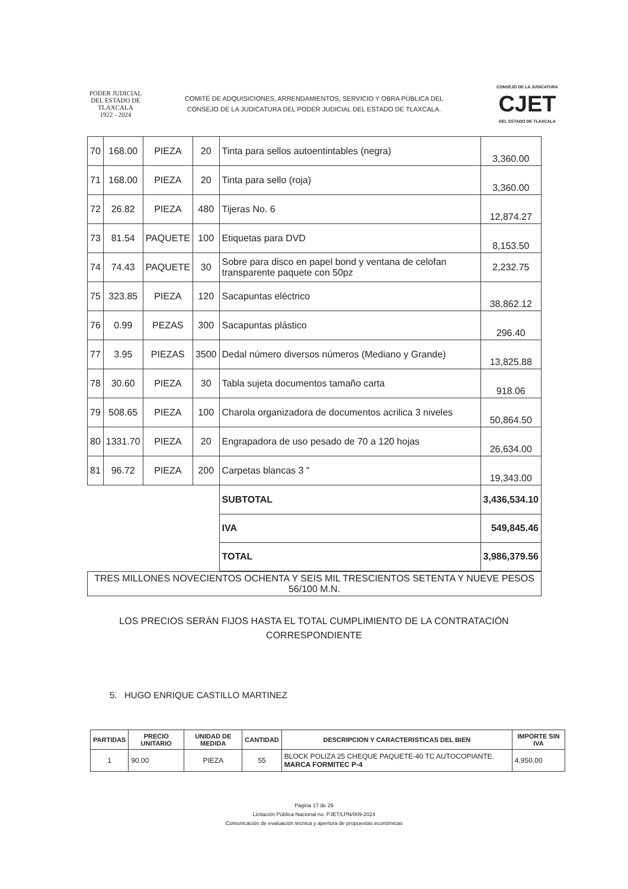PODER JUDICIAL
DEL ESTADO DE TLAXCALA
1922 - 2024
COMITÉ DE ADQUISICIONES, ARRENDAMIENTOS, SERVICIO Y OBRA PÚBLICA DEL
CONSEJO DE LA JUDICATURA DEL PODER JUDICIAL DEL ESTADO DE TLAXCALA.
CONSEJO DE LA JUDICATURA
CJET
DEL ESTADO DE TLAXCALA
| 70 | 168.00 | PIEZA | 20 | Tinta para sellos autoentintables (negra) | 3,360.00 |
| 71 | 168.00 | PIEZA | 20 | Tinta para sello (roja) | 3,360.00 |
| 72 | 26.82 | PIEZA | 480 | Tijeras No. 6 | 12,874.27 |
| 73 | 81.54 | PAQUETE | 100 | Etiquetas para DVD | 8,153.50 |
| 74 | 74.43 | PAQUETE | 30 | Sobre para disco en papel bond y ventana de celofan transparente paquete con 50pz | 2,232.75 |
| 75 | 323.85 | PIEZA | 120 | Sacapuntas eléctrico | 38,862.12 |
| 76 | 0.99 | PEZAS | 300 | Sacapuntas plástico | 296.40 |
| 77 | 3.95 | PIEZAS | 3500 | Dedal número diversos números (Mediano y Grande) | 13,825.88 |
| 78 | 30.60 | PIEZA | 30 | Tabla sujeta documentos tamaño carta | 918.06 |
| 79 | 508.65 | PIEZA | 100 | Charola organizadora de documentos acrilica 3 niveles | 50,864.50 |
| 80 | 1331.70 | PIEZA | 20 | Engrapadora de uso pesado de 70 a 120 hojas | 26,634.00 |
| 81 | 96.72 | PIEZA | 200 | Carpetas blancas 3 " | 19,343.00 |
| | | | | SUBTOTAL | 3,436,534.10 |
| | | | | IVA | 549,845.46 |
| | | | | TOTAL | 3,986,379.56 |
TRES MILLONES NOVECIENTOS OCHENTA Y SEIS MIL TRESCIENTOS SETENTA Y NUEVE PESOS 56/100 M.N.
LOS PRECIOS SERÁN FIJOS HASTA EL TOTAL CUMPLIMIENTO DE LA CONTRATACIÓN
CORRESPONDIENTE
5. HUGO ENRIQUE CASTILLO MARTINEZ
| PARTIDAS | PRECIO UNITARIO | UNIDAD DE MEDIDA | CANTIDAD | DESCRIPCION Y CARACTERISTICAS DEL BIEN | IMPORTE SIN IVA |
| --- | --- | --- | --- | --- | --- |
| 1 | 90.00 | PIEZA | 55 | BLOCK POLIZA 25 CHEQUE PAQUETE-40 TC AUTOCOPIANTE. MARCA FORMITEC P-4 | 4,950.00 |
Página 17 de 29
Licitación Pública Nacional no. PJET/LPN/009-2024
Comunicación de evaluación técnica y apertura de propuestas económicas